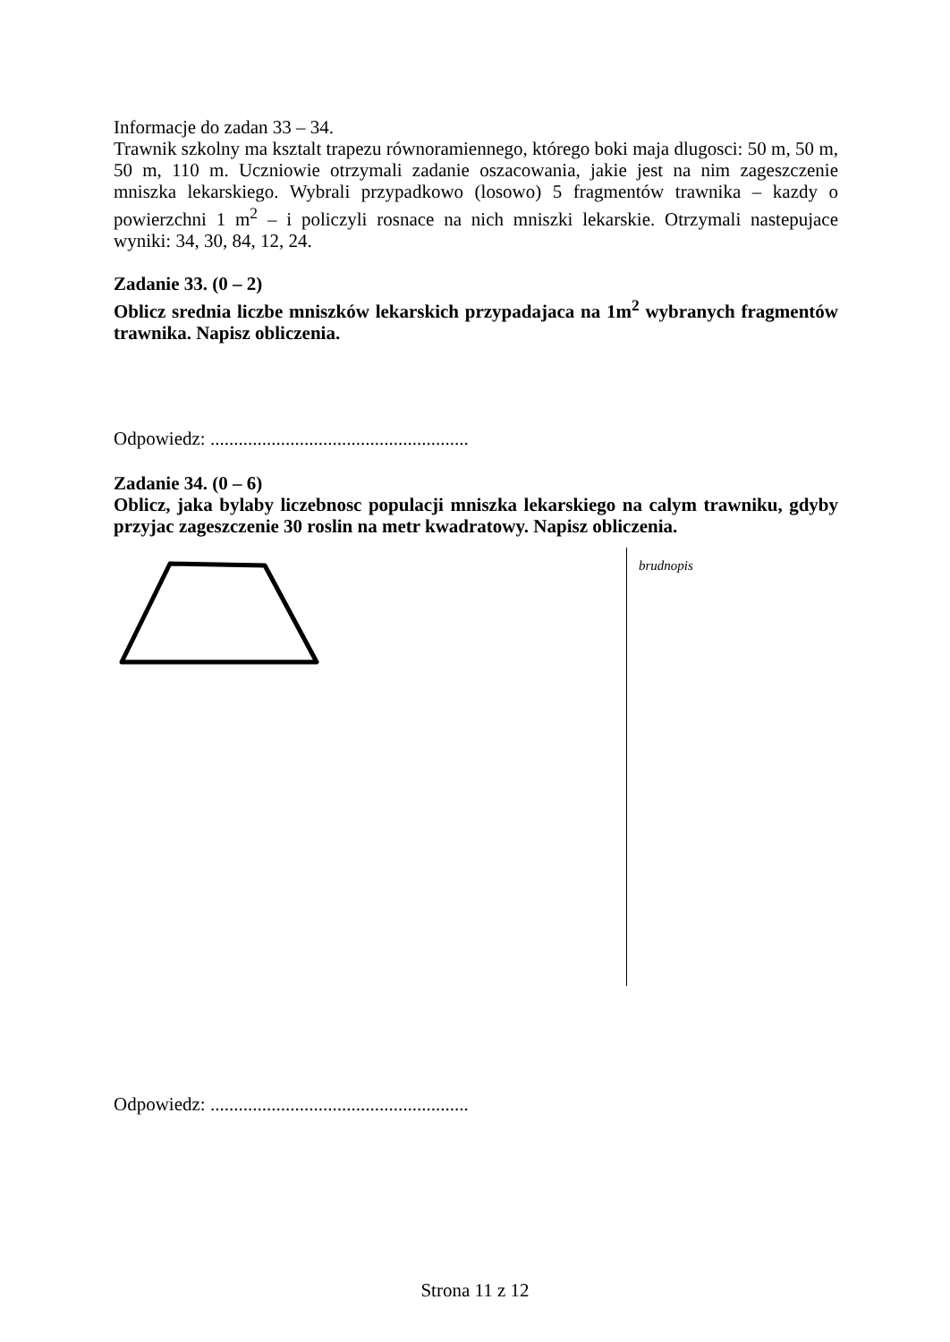Informacje do zadan 33 – 34.
Trawnik szkolny ma ksztalt trapezu równoramiennego, którego boki maja dlugosci: 50 m, 50 m, 50 m, 110 m. Uczniowie otrzymali zadanie oszacowania, jakie jest na nim zageszczenie mniszka lekarskiego. Wybrali przypadkowo (losowo) 5 fragmentów trawnika – kazdy o powierzchni 1 m<sup>2</sup> – i policzyli rosnace na nich mniszki lekarskie. Otrzymali nastepujace wyniki: 34, 30, 84, 12, 24.
Zadanie 33. (0 – 2)
Oblicz srednia liczbe mniszków lekarskich przypadajaca na 1m<sup>2</sup> wybranych fragmentów trawnika. Napisz obliczenia.
Odpowiedz: .......................................................
Zadanie 34. (0 – 6)
Oblicz, jaka bylaby liczebnosc populacji mniszka lekarskiego na calym trawniku, gdyby przyjac zageszczenie 30 roslin na metr kwadratowy. Napisz obliczenia.
brudnopis
Odpowiedz: .......................................................
Strona 11 z 12